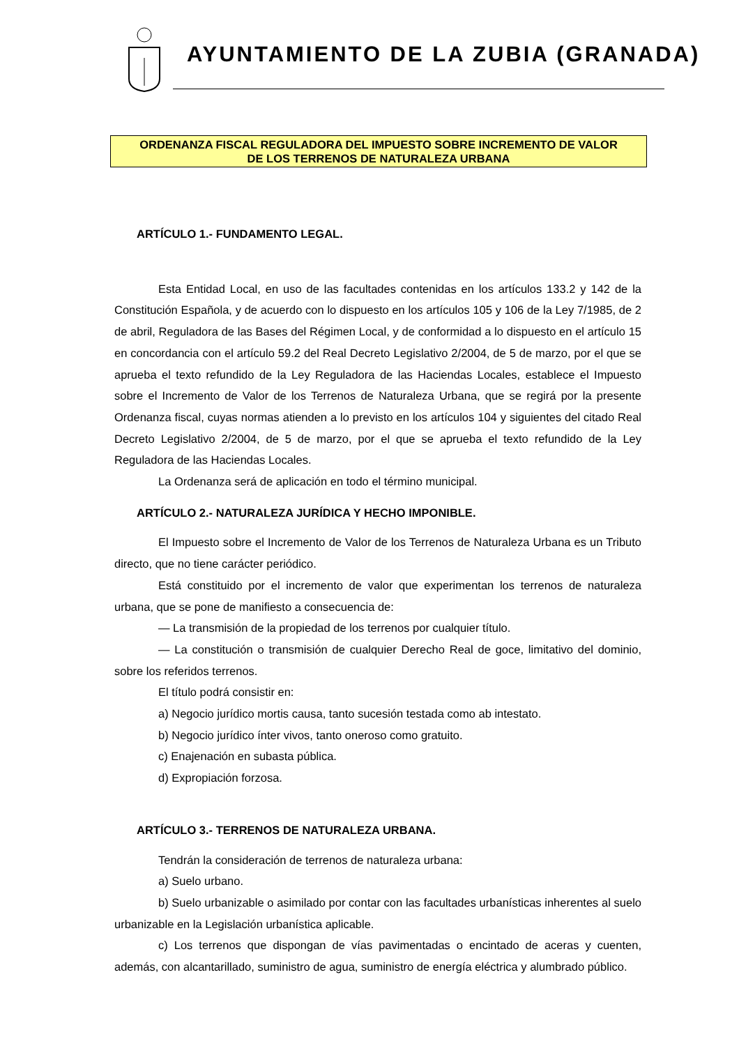AYUNTAMIENTO DE LA ZUBIA (GRANADA)
ORDENANZA FISCAL REGULADORA DEL IMPUESTO SOBRE INCREMENTO DE VALOR
DE LOS TERRENOS DE NATURALEZA URBANA
ARTÍCULO 1.- FUNDAMENTO LEGAL.
Esta Entidad Local, en uso de las facultades contenidas en los artículos 133.2 y 142 de la Constitución Española, y de acuerdo con lo dispuesto en los artículos 105 y 106 de la Ley 7/1985, de 2 de abril, Reguladora de las Bases del Régimen Local, y de conformidad a lo dispuesto en el artículo 15 en concordancia con el artículo 59.2 del Real Decreto Legislativo 2/2004, de 5 de marzo, por el que se aprueba el texto refundido de la Ley Reguladora de las Haciendas Locales, establece el Impuesto sobre el Incremento de Valor de los Terrenos de Naturaleza Urbana, que se regirá por la presente Ordenanza fiscal, cuyas normas atienden a lo previsto en los artículos 104 y siguientes del citado Real Decreto Legislativo 2/2004, de 5 de marzo, por el que se aprueba el texto refundido de la Ley Reguladora de las Haciendas Locales.
La Ordenanza será de aplicación en todo el término municipal.
ARTÍCULO 2.- NATURALEZA JURÍDICA Y HECHO IMPONIBLE.
El Impuesto sobre el Incremento de Valor de los Terrenos de Naturaleza Urbana es un Tributo directo, que no tiene carácter periódico.
Está constituido por el incremento de valor que experimentan los terrenos de naturaleza urbana, que se pone de manifiesto a consecuencia de:
— La transmisión de la propiedad de los terrenos por cualquier título.
— La constitución o transmisión de cualquier Derecho Real de goce, limitativo del dominio, sobre los referidos terrenos.
El título podrá consistir en:
a) Negocio jurídico mortis causa, tanto sucesión testada como ab intestato.
b) Negocio jurídico ínter vivos, tanto oneroso como gratuito.
c) Enajenación en subasta pública.
d) Expropiación forzosa.
ARTÍCULO 3.- TERRENOS DE NATURALEZA URBANA.
Tendrán la consideración de terrenos de naturaleza urbana:
a) Suelo urbano.
b) Suelo urbanizable o asimilado por contar con las facultades urbanísticas inherentes al suelo urbanizable en la Legislación urbanística aplicable.
c) Los terrenos que dispongan de vías pavimentadas o encintado de aceras y cuenten, además, con alcantarillado, suministro de agua, suministro de energía eléctrica y alumbrado público.